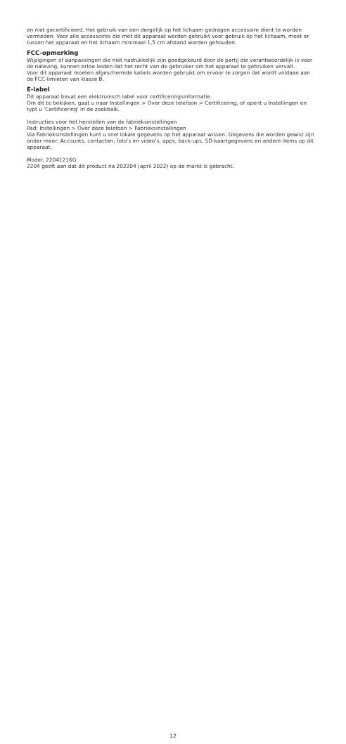en niet gecertificeerd. Het gebruik van een dergelijk op het lichaam gedragen accessoire dient te worden vermeden. Voor alle accessoires die met dit apparaat worden gebruikt voor gebruik op het lichaam, moet er tussen het apparaat en het lichaam minimaal 1,5 cm afstand worden gehouden.
FCC-opmerking
Wijzigingen of aanpassingen die niet nadrukkelijk zijn goedgekeurd door de partij die verantwoordelijk is voor de naleving, kunnen ertoe leiden dat het recht van de gebruiker om het apparaat te gebruiken vervalt.
Voor dit apparaat moeten afgeschermde kabels worden gebruikt om ervoor te zorgen dat wordt voldaan aan de FCC-limieten van klasse B.
E-label
Dit apparaat bevat een elektronisch label voor certificeringsinformatie.
Om dit te bekijken, gaat u naar Instellingen > Over deze telefoon > Certificering, of opent u Instellingen en typt u 'Certificering' in de zoekbalk.
Instructies voor het herstellen van de fabrieksinstellingen
Pad: Instellingen > Over deze telefoon > Fabrieksinstellingen
Via Fabrieksinstellingen kunt u snel lokale gegevens op het apparaat wissen. Gegevens die worden gewist zijn onder meer: Accounts, contacten, foto's en video's, apps, back-ups, SD-kaartgegevens en andere items op dit apparaat.
Model: 22041216G
2204 geeft aan dat dit product na 202204 (april 2022) op de markt is gebracht.
12